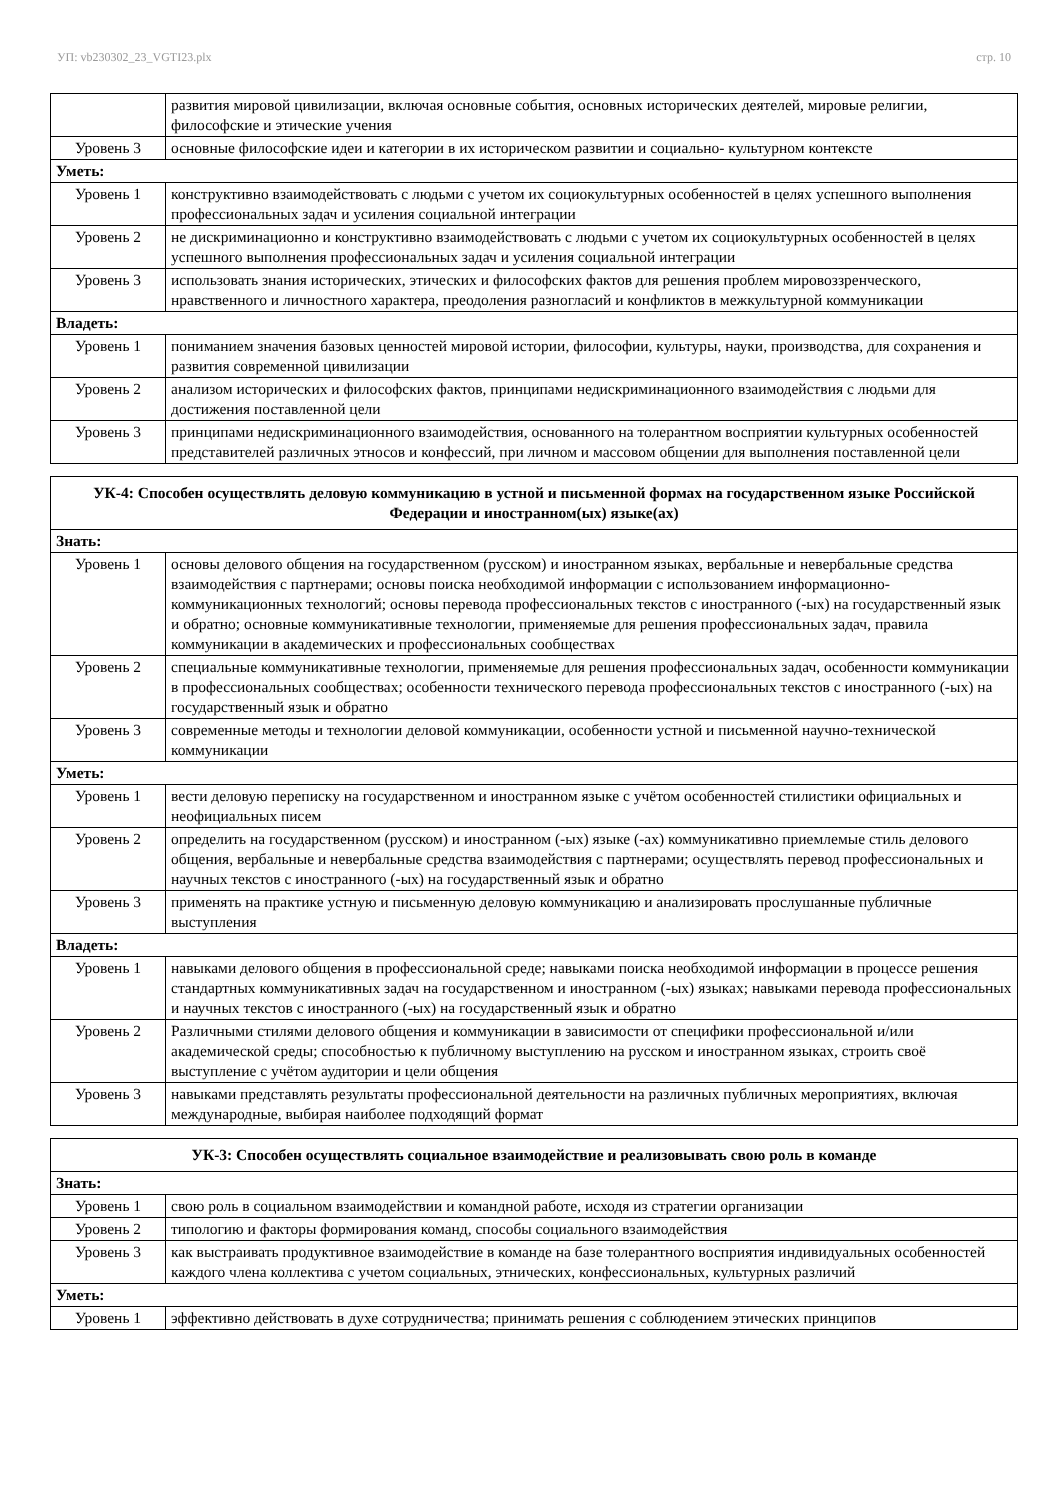УП: vb230302_23_VGTI23.plx стр. 10
| | развития мировой цивилизации, включая основные события, основных исторических деятелей, мировые религии, философские и этические учения |
| Уровень 3 | основные философские идеи и категории в их историческом развитии и социально- культурном контексте |
| Уметь: | |
| Уровень 1 | конструктивно взаимодействовать с людьми с учетом их социокультурных особенностей в целях успешного выполнения профессиональных задач и усиления социальной интеграции |
| Уровень 2 | не дискриминационно и конструктивно взаимодействовать с людьми с учетом их социокультурных особенностей в целях успешного выполнения профессиональных задач и усиления социальной интеграции |
| Уровень 3 | использовать знания исторических, этических и философских фактов для решения проблем мировоззренческого, нравственного и личностного характера, преодоления разногласий и конфликтов в межкультурной коммуникации |
| Владеть: | |
| Уровень 1 | пониманием значения базовых ценностей мировой истории, философии, культуры, науки, производства, для сохранения и развития современной цивилизации |
| Уровень 2 | анализом исторических и философских фактов, принципами недискриминационного взаимодействия с людьми для достижения поставленной цели |
| Уровень 3 | принципами недискриминационного взаимодействия, основанного на толерантном восприятии культурных особенностей представителей различных этносов и конфессий, при личном и массовом общении для выполнения поставленной цели |
| УК-4: Способен осуществлять деловую коммуникацию в устной и письменной формах на государственном языке Российской Федерации и иностранном(ых) языке(ах) | |
| --- | --- |
| Знать: | |
| Уровень 1 | основы делового общения на государственном (русском) и иностранном языках, вербальные и невербальные средства взаимодействия с партнерами; основы поиска необходимой информации с использованием информационно- коммуникационных технологий; основы перевода профессиональных текстов с иностранного (-ых) на государственный язык и обратно; основные коммуникативные технологии, применяемые для решения профессиональных задач, правила коммуникации в академических и профессиональных сообществах |
| Уровень 2 | специальные коммуникативные технологии, применяемые для решения профессиональных задач, особенности коммуникации в профессиональных сообществах; особенности технического перевода профессиональных текстов с иностранного (-ых) на государственный язык и обратно |
| Уровень 3 | современные методы и технологии деловой коммуникации, особенности устной и письменной научно-технической коммуникации |
| Уметь: | |
| Уровень 1 | вести деловую переписку на государственном и иностранном языке с учётом особенностей стилистики официальных и неофициальных писем |
| Уровень 2 | определить на государственном (русском) и иностранном (-ых) языке (-ах) коммуникативно приемлемые стиль делового общения, вербальные и невербальные средства взаимодействия с партнерами; осуществлять перевод профессиональных и научных текстов с иностранного (-ых) на государственный язык и обратно |
| Уровень 3 | применять на практике устную и письменную деловую коммуникацию и анализировать прослушанные публичные выступления |
| Владеть: | |
| Уровень 1 | навыками делового общения в профессиональной среде; навыками поиска необходимой информации в процессе решения стандартных коммуникативных задач на государственном и иностранном (-ых) языках; навыками перевода профессиональных и научных текстов с иностранного (-ых) на государственный язык и обратно |
| Уровень 2 | Различными стилями делового общения и коммуникации в зависимости от специфики профессиональной и/или академической среды; способностью к публичному выступлению на русском и иностранном языках, строить своё выступление с учётом аудитории и цели общения |
| Уровень 3 | навыками представлять результаты профессиональной деятельности на различных публичных мероприятиях, включая международные, выбирая наиболее подходящий формат |
| УК-3: Способен осуществлять социальное взаимодействие и реализовывать свою роль в команде | |
| --- | --- |
| Знать: | |
| Уровень 1 | свою роль в социальном взаимодействии и командной работе, исходя из стратегии организации |
| Уровень 2 | типологию и факторы формирования команд, способы социального взаимодействия |
| Уровень 3 | как выстраивать продуктивное взаимодействие в команде на базе толерантного восприятия индивидуальных особенностей каждого члена коллектива с учетом социальных, этнических, конфессиональных, культурных различий |
| Уметь: | |
| Уровень 1 | эффективно действовать в духе сотрудничества; принимать решения с соблюдением этических принципов |